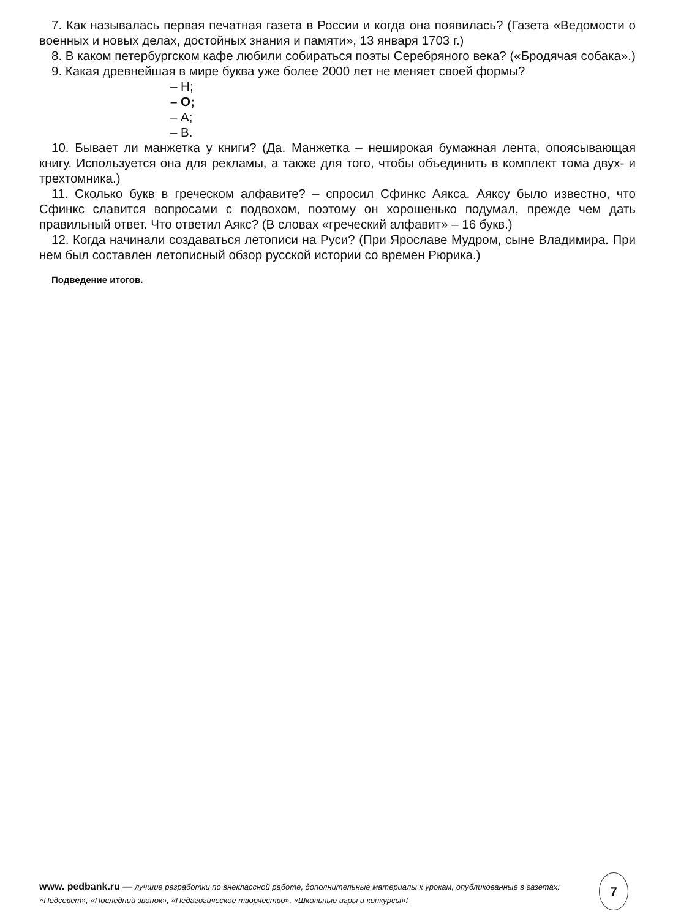7. Как называлась первая печатная газета в России и когда она появилась? (Газета «Ведомости о военных и новых делах, достойных знания и памяти», 13 января 1703 г.)
8. В каком петербургском кафе любили собираться поэты Серебряного века? («Бродячая собака».)
9. Какая древнейшая в мире буква уже более 2000 лет не меняет своей формы?
– Н;
– О;
– А;
– В.
10. Бывает ли манжетка у книги? (Да. Манжетка – неширокая бумажная лента, опоясывающая книгу. Используется она для рекламы, а также для того, чтобы объединить в комплект тома двух- и трехтомника.)
11. Сколько букв в греческом алфавите? – спросил Сфинкс Аякса. Аяксу было известно, что Сфинкс славится вопросами с подвохом, поэтому он хорошенько подумал, прежде чем дать правильный ответ. Что ответил Аякс? (В словах «греческий алфавит» – 16 букв.)
12. Когда начинали создаваться летописи на Руси? (При Ярославе Мудром, сыне Владимира. При нем был составлен летописный обзор русской истории со времен Рюрика.)
Подведение итогов.
www. pedbank.ru — лучшие разработки по внеклассной работе, дополнительные материалы к урокам, опубликованные в газетах: «Педсовет», «Последний звонок», «Педагогическое творчество», «Школьные игры и конкурсы»!
7